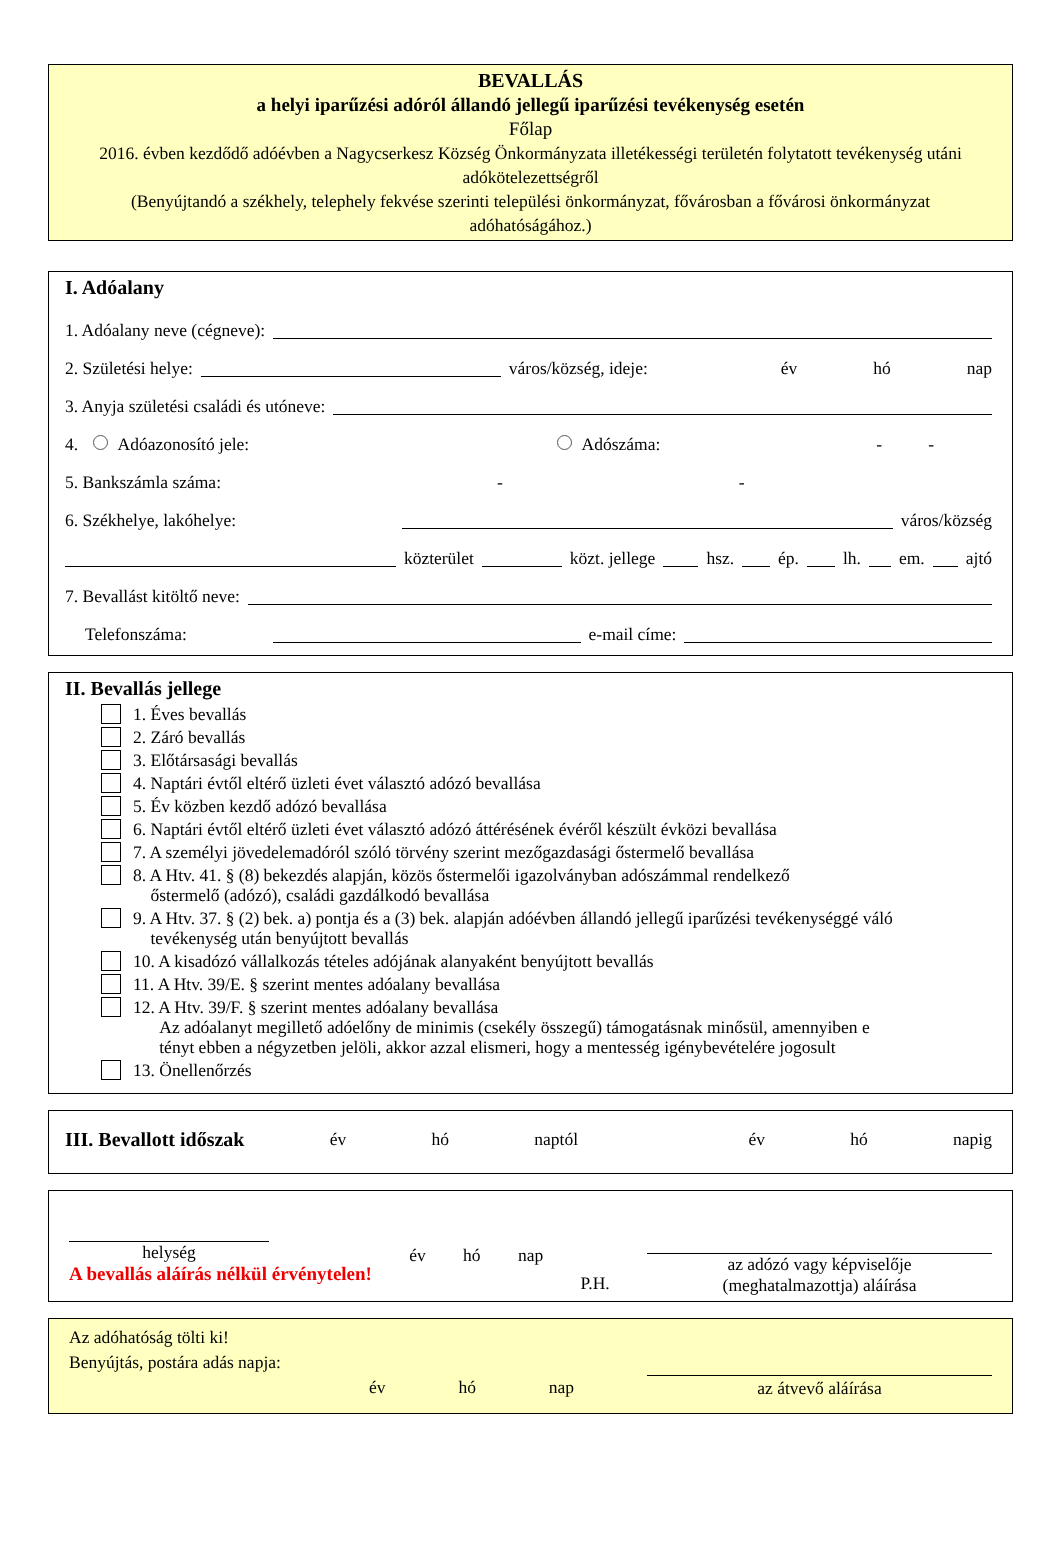BEVALLÁS
a helyi iparűzési adóról állandó jellegű iparűzési tevékenység esetén
Főlap
2016. évben kezdődő adóévben a Nagycserkesz Község Önkormányzata illetékességi területén folytatott tevékenység utáni adókötelezettségről
(Benyújtandó a székhely, telephely fekvése szerinti települési önkormányzat, fővárosban a fővárosi önkormányzat adóhatóságához.)
I. Adóalany
1. Adóalany neve (cégneve):
2. Születési helye: város/község, ideje: év hó nap
3. Anyja születési családi és utóneve:
4. Adóazonosító jele: Adószáma: - -
5. Bankszámla száma: - -
6. Székhelye, lakóhelye: város/község
közterület közt. jellege hsz. ép. lh. em. ajtó
7. Bevallást kitöltő neve:
Telefonszáma: e-mail címe:
II. Bevallás jellege
1. Éves bevallás
2. Záró bevallás
3. Előtársasági bevallás
4. Naptári évtől eltérő üzleti évet választó adózó bevallása
5. Év közben kezdő adózó bevallása
6. Naptári évtől eltérő üzleti évet választó adózó áttérésének évéről készült évközi bevallása
7. A személyi jövedelemadóról szóló törvény szerint mezőgazdasági őstermelő bevallása
8. A Htv. 41. § (8) bekezdés alapján, közös őstermelői igazolványban adószámmal rendelkező
őstermelő (adózó), családi gazdálkodó bevallása
9. A Htv. 37. § (2) bek. a) pontja és a (3) bek. alapján adóévben állandó jellegű iparűzési tevékenységgé váló
tevékenység után benyújtott bevallás
10. A kisadózó vállalkozás tételes adójának alanyaként benyújtott bevallás
11. A Htv. 39/E. § szerint mentes adóalany bevallása
12. A Htv. 39/F. § szerint mentes adóalany bevallása
Az adóalanyt megillető adóelőny de minimis (csekély összegű) támogatásnak minősül, amennyiben e
tényt ebben a négyzetben jelöli, akkor azzal elismeri, hogy a mentesség igénybevételére jogosult
13. Önellenőrzés
III. Bevallott időszak év hó naptól év hó napig
helység
A bevallás aláírás nélkül érvénytelen!
év hó nap
P.H.
az adózó vagy képviselője
(meghatalmazottja) aláírása
Az adóhatóság tölti ki!
Benyújtás, postára adás napja:
év hó nap az átvevő aláírása